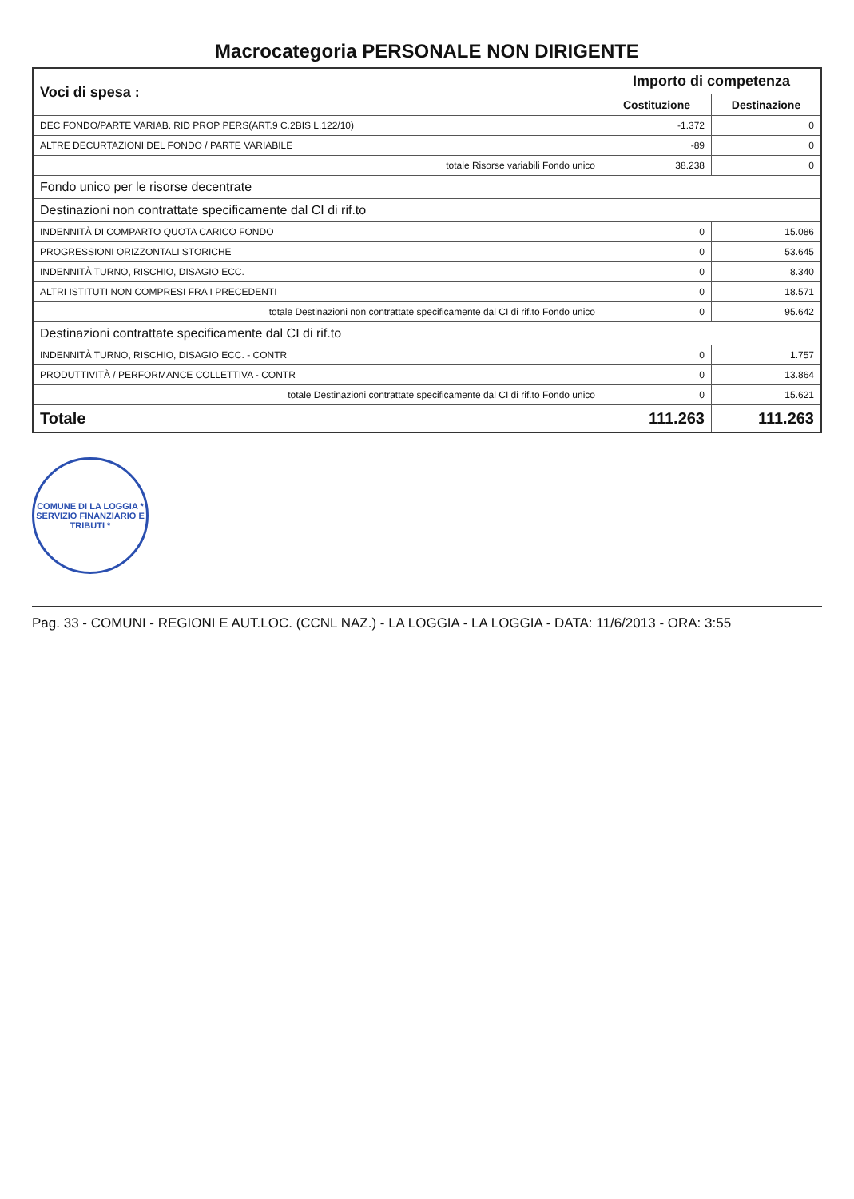Macrocategoria PERSONALE NON DIRIGENTE
| Voci di spesa : | Importo di competenza | |
| --- | --- | --- |
| | Costituzione | Destinazione |
| DEC FONDO/PARTE VARIAB. RID PROP PERS(ART.9 C.2BIS L.122/10) | -1.372 | 0 |
| ALTRE DECURTAZIONI DEL FONDO / PARTE VARIABILE | -89 | 0 |
| totale Risorse variabili Fondo unico | 38.238 | 0 |
| Fondo unico per le risorse decentrate | | |
| Destinazioni non contrattate specificamente dal CI di rif.to | | |
| INDENNITÀ DI COMPARTO QUOTA CARICO FONDO | 0 | 15.086 |
| PROGRESSIONI ORIZZONTALI STORICHE | 0 | 53.645 |
| INDENNITÀ TURNO, RISCHIO, DISAGIO ECC. | 0 | 8.340 |
| ALTRI ISTITUTI NON COMPRESI FRA I PRECEDENTI | 0 | 18.571 |
| totale Destinazioni non contrattate specificamente dal CI di rif.to Fondo unico | 0 | 95.642 |
| Destinazioni contrattate specificamente dal CI di rif.to | | |
| INDENNITÀ TURNO, RISCHIO, DISAGIO ECC. - CONTR | 0 | 1.757 |
| PRODUTTIVITÀ / PERFORMANCE COLLETTIVA - CONTR | 0 | 13.864 |
| totale Destinazioni contrattate specificamente dal CI di rif.to Fondo unico | 0 | 15.621 |
| Totale | 111.263 | 111.263 |
COMUNE DI LA LOGGIA * SERVIZIO FINANZIARIO E TRIBUTI *
Pag. 33 - COMUNI - REGIONI E AUT.LOC. (CCNL NAZ.) - LA LOGGIA - LA LOGGIA - DATA: 11/6/2013 - ORA: 3:55